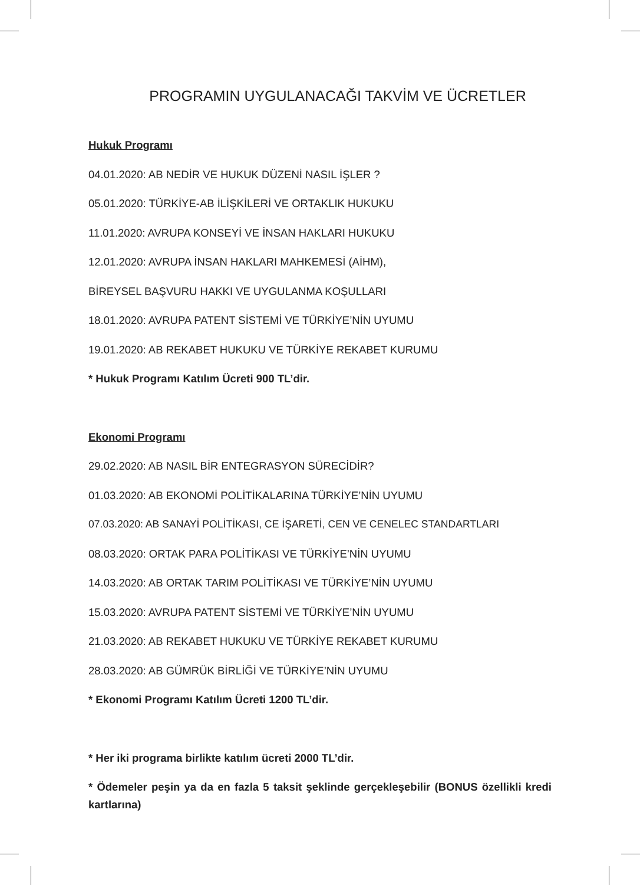PROGRAMIN UYGULANACAĞI TAKVİM VE ÜCRETLER
Hukuk Programı
04.01.2020: AB NEDİR VE HUKUK DÜZENİ NASIL İŞLER ?
05.01.2020: TÜRKİYE-AB İLİŞKİLERİ VE ORTAKLIK HUKUKU
11.01.2020: AVRUPA KONSEYİ VE İNSAN HAKLARI HUKUKU
12.01.2020: AVRUPA İNSAN HAKLARI MAHKEMESİ (AİHM),
BİREYSEL BAŞVURU HAKKI VE UYGULANMA KOŞULLARI
18.01.2020: AVRUPA PATENT SİSTEMİ VE TÜRKİYE’NİN UYUMU
19.01.2020: AB REKABET HUKUKU VE TÜRKİYE REKABET KURUMU
* Hukuk Programı Katılım Ücreti 900 TL’dir.
Ekonomi Programı
29.02.2020: AB NASIL BİR ENTEGRASYON SÜRECİDİR?
01.03.2020: AB EKONOMİ POLİTİKALARINA TÜRKİYE’NİN UYUMU
07.03.2020: AB SANAYİ POLİTİKASI, CE İŞARETİ, CEN VE CENELEC STANDARTLARI
08.03.2020: ORTAK PARA POLİTİKASI VE TÜRKİYE’NİN UYUMU
14.03.2020: AB ORTAK TARIM POLİTİKASI VE TÜRKİYE’NİN UYUMU
15.03.2020: AVRUPA PATENT SİSTEMİ VE TÜRKİYE’NİN UYUMU
21.03.2020: AB REKABET HUKUKU VE TÜRKİYE REKABET KURUMU
28.03.2020: AB GÜMRÜK BİRLİĞİ VE TÜRKİYE’NİN UYUMU
* Ekonomi Programı Katılım Ücreti 1200 TL’dir.
* Her iki programa birlikte katılım ücreti 2000 TL’dir.
* Ödemeler peşin ya da en fazla 5 taksit şeklinde gerçekleşebilir (BONUS özellikli kredi kartlarına)